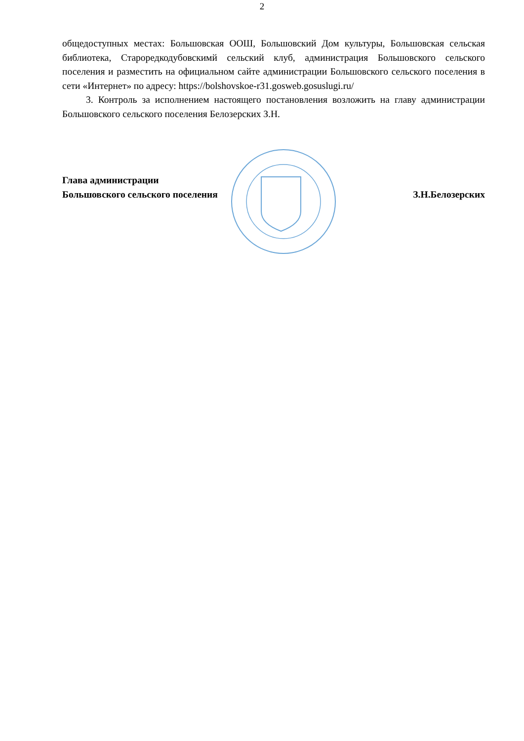2
общедоступных местах: Большовская ООШ, Большовский Дом культуры, Большовская сельская библиотека, Староредкодубовскимй сельский клуб, администрация Большовского сельского поселения и разместить на официальном сайте администрации Большовского сельского поселения в сети «Интернет» по адресу: https://bolshovskoe-r31.gosweb.gosuslugi.ru/
3. Контроль за исполнением настоящего постановления возложить на главу администрации Большовского сельского поселения Белозерских З.Н.
Глава администрации
Большовского сельского поселения
З.Н.Белозерских